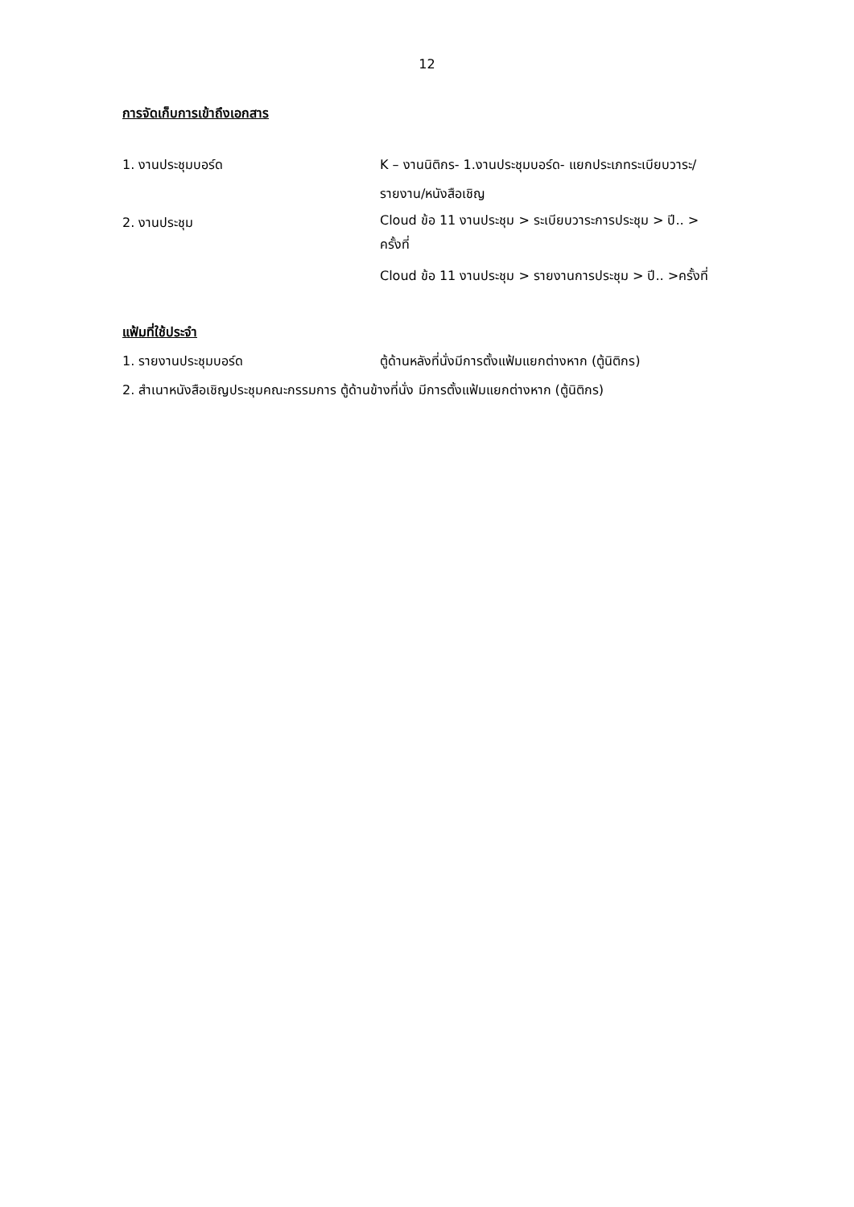12
การจัดเก็บการเข้าถึงเอกสาร
1. งานประชุมบอร์ด K – งานนิติกร- 1.งานประชุมบอร์ด- แยกประเภทระเบียบวาระ/
รายงาน/หนังสือเชิญ
2. งานประชุม
Cloud ข้อ 11 งานประชุม > ระเบียบวาระการประชุม > ปี.. >
ครั้งที่
Cloud ข้อ 11 งานประชุม > รายงานการประชุม > ปี.. >ครั้งที่
แฟ้มที่ใช้ประจำ
1. รายงานประชุมบอร์ด ตู้ด้านหลังที่นั่งมีการตั้งแฟ้มแยกต่างหาก (ตู้นิติกร)
2. สำเนาหนังสือเชิญประชุมคณะกรรมการ ตู้ด้านข้างที่นั่ง มีการตั้งแฟ้มแยกต่างหาก (ตู้นิติกร)